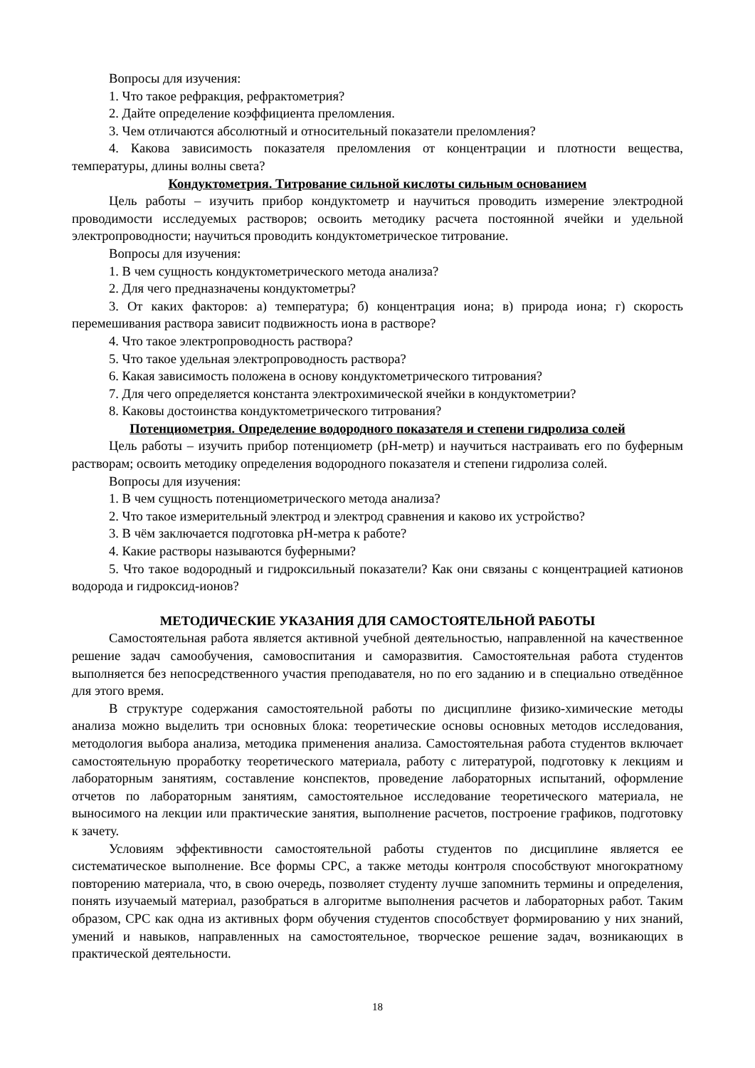Вопросы для изучения:
1. Что такое рефракция, рефрактометрия?
2. Дайте определение коэффициента преломления.
3. Чем отличаются абсолютный и относительный показатели преломления?
4. Какова зависимость показателя преломления от концентрации и плотности вещества, температуры, длины волны света?
Кондуктометрия. Титрование сильной кислоты сильным основанием
Цель работы – изучить прибор кондуктометр и научиться проводить измерение электродной проводимости исследуемых растворов; освоить методику расчета постоянной ячейки и удельной электропроводности; научиться проводить кондуктометрическое титрование.
Вопросы для изучения:
1. В чем сущность кондуктометрического метода анализа?
2. Для чего предназначены кондуктометры?
3. От каких факторов: а) температура; б) концентрация иона; в) природа иона; г) скорость перемешивания раствора зависит подвижность иона в растворе?
4. Что такое электропроводность раствора?
5. Что такое удельная электропроводность раствора?
6. Какая зависимость положена в основу кондуктометрического титрования?
7. Для чего определяется константа электрохимической ячейки в кондуктометрии?
8. Каковы достоинства кондуктометрического титрования?
Потенциометрия. Определение водородного показателя и степени гидролиза солей
Цель работы – изучить прибор потенциометр (рН-метр) и научиться настраивать его по буферным растворам; освоить методику определения водородного показателя и степени гидролиза солей.
Вопросы для изучения:
1. В чем сущность потенциометрического метода анализа?
2. Что такое измерительный электрод и электрод сравнения и каково их устройство?
3. В чём заключается подготовка рН-метра к работе?
4. Какие растворы называются буферными?
5. Что такое водородный и гидроксильный показатели? Как они связаны с концентрацией катионов водорода и гидроксид-ионов?
МЕТОДИЧЕСКИЕ УКАЗАНИЯ ДЛЯ САМОСТОЯТЕЛЬНОЙ РАБОТЫ
Самостоятельная работа является активной учебной деятельностью, направленной на качественное решение задач самообучения, самовоспитания и саморазвития. Самостоятельная работа студентов выполняется без непосредственного участия преподавателя, но по его заданию и в специально отведённое для этого время.
В структуре содержания самостоятельной работы по дисциплине физико-химические методы анализа можно выделить три основных блока: теоретические основы основных методов исследования, методология выбора анализа, методика применения анализа. Самостоятельная работа студентов включает самостоятельную проработку теоретического материала, работу с литературой, подготовку к лекциям и лабораторным занятиям, составление конспектов, проведение лабораторных испытаний, оформление отчетов по лабораторным занятиям, самостоятельное исследование теоретического материала, не выносимого на лекции или практические занятия, выполнение расчетов, построение графиков, подготовку к зачету.
Условиям эффективности самостоятельной работы студентов по дисциплине является ее систематическое выполнение. Все формы СРС, а также методы контроля способствуют многократному повторению материала, что, в свою очередь, позволяет студенту лучше запомнить термины и определения, понять изучаемый материал, разобраться в алгоритме выполнения расчетов и лабораторных работ. Таким образом, СРС как одна из активных форм обучения студентов способствует формированию у них знаний, умений и навыков, направленных на самостоятельное, творческое решение задач, возникающих в практической деятельности.
18